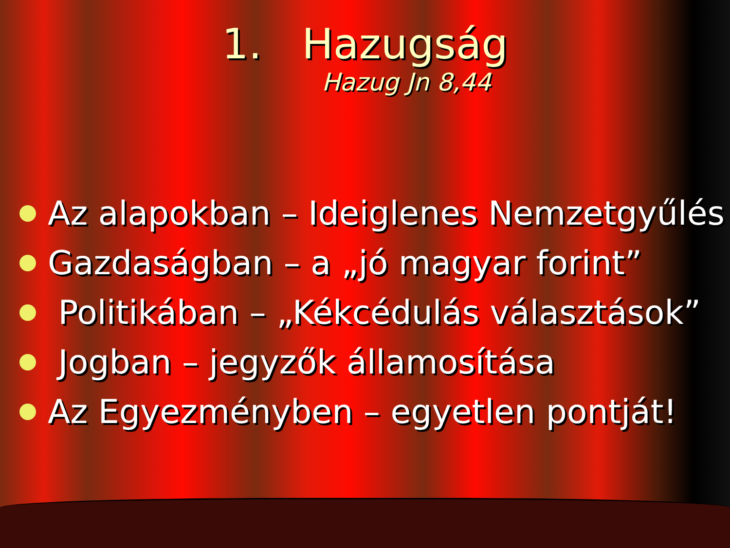1. Hazugság
Hazug Jn 8,44
Az alapokban – Ideiglenes Nemzetgyűlés
Gazdaságban – a „jó magyar forint”
Politikában – „Kékcédulás választások”
Jogban – jegyzők államosítása
Az Egyezményben – egyetlen pontját!